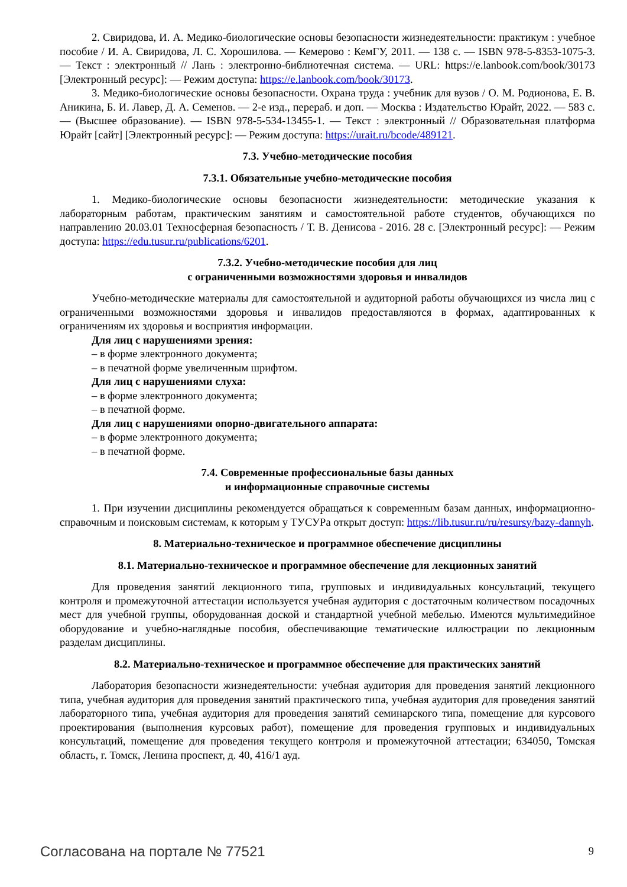2. Свиридова, И. А. Медико-биологические основы безопасности жизнедеятельности: практикум : учебное пособие / И. А. Свиридова, Л. С. Хорошилова. — Кемерово : КемГУ, 2011. — 138 с. — ISBN 978-5-8353-1075-3. — Текст : электронный // Лань : электронно-библиотечная система. — URL: https://e.lanbook.com/book/30173 [Электронный ресурс]: — Режим доступа: https://e.lanbook.com/book/30173.
3. Медико-биологические основы безопасности. Охрана труда : учебник для вузов / О. М. Родионова, Е. В. Аникина, Б. И. Лавер, Д. А. Семенов. — 2-е изд., перераб. и доп. — Москва : Издательство Юрайт, 2022. — 583 с. — (Высшее образование). — ISBN 978-5-534-13455-1. — Текст : электронный // Образовательная платформа Юрайт [сайт] [Электронный ресурс]: — Режим доступа: https://urait.ru/bcode/489121.
7.3. Учебно-методические пособия
7.3.1. Обязательные учебно-методические пособия
1. Медико-биологические основы безопасности жизнедеятельности: методические указания к лабораторным работам, практическим занятиям и самостоятельной работе студентов, обучающихся по направлению 20.03.01 Техносферная безопасность / Т. В. Денисова - 2016. 28 с. [Электронный ресурс]: — Режим доступа: https://edu.tusur.ru/publications/6201.
7.3.2. Учебно-методические пособия для лиц
с ограниченными возможностями здоровья и инвалидов
Учебно-методические материалы для самостоятельной и аудиторной работы обучающихся из числа лиц с ограниченными возможностями здоровья и инвалидов предоставляются в формах, адаптированных к ограничениям их здоровья и восприятия информации.
Для лиц с нарушениями зрения:
– в форме электронного документа;
– в печатной форме увеличенным шрифтом.
Для лиц с нарушениями слуха:
– в форме электронного документа;
– в печатной форме.
Для лиц с нарушениями опорно-двигательного аппарата:
– в форме электронного документа;
– в печатной форме.
7.4. Современные профессиональные базы данных
и информационные справочные системы
1. При изучении дисциплины рекомендуется обращаться к современным базам данных, информационно-справочным и поисковым системам, к которым у ТУСУРа открыт доступ: https://lib.tusur.ru/ru/resursy/bazy-dannyh.
8. Материально-техническое и программное обеспечение дисциплины
8.1. Материально-техническое и программное обеспечение для лекционных занятий
Для проведения занятий лекционного типа, групповых и индивидуальных консультаций, текущего контроля и промежуточной аттестации используется учебная аудитория с достаточным количеством посадочных мест для учебной группы, оборудованная доской и стандартной учебной мебелью. Имеются мультимедийное оборудование и учебно-наглядные пособия, обеспечивающие тематические иллюстрации по лекционным разделам дисциплины.
8.2. Материально-техническое и программное обеспечение для практических занятий
Лаборатория безопасности жизнедеятельности: учебная аудитория для проведения занятий лекционного типа, учебная аудитория для проведения занятий практического типа, учебная аудитория для проведения занятий лабораторного типа, учебная аудитория для проведения занятий семинарского типа, помещение для курсового проектирования (выполнения курсовых работ), помещение для проведения групповых и индивидуальных консультаций, помещение для проведения текущего контроля и промежуточной аттестации; 634050, Томская область, г. Томск, Ленина проспект, д. 40, 416/1 ауд.
Согласована на портале № 77521 9